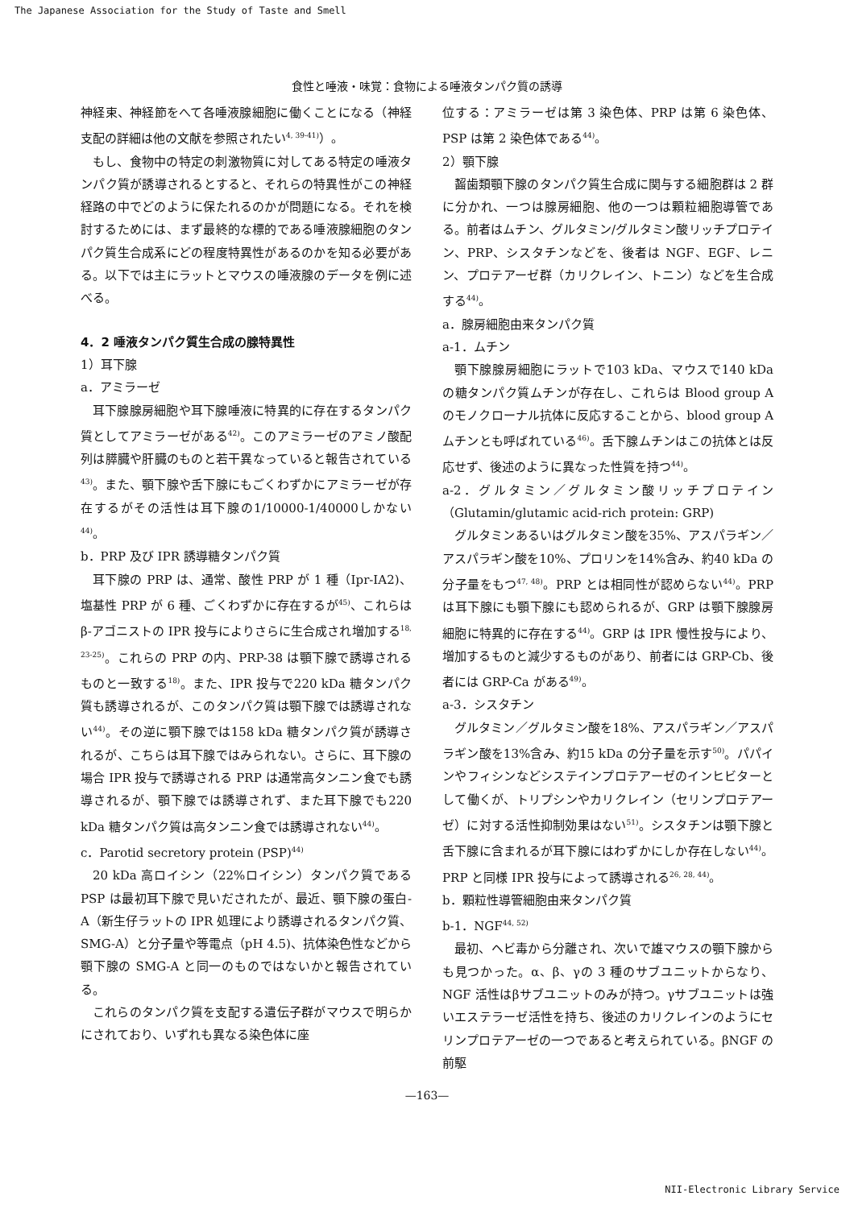The Japanese Association for the Study of Taste and Smell
食性と唾液・味覚：食物による唾液タンパク質の誘導
神経束、神経節をへて各唾液腺細胞に働くことになる（神経支配の詳細は他の文献を参照されたい<sup>4, 39-41)</sup>）。
もし、食物中の特定の刺激物質に対してある特定の唾液タンパク質が誘導されるとすると、それらの特異性がこの神経経路の中でどのように保たれるのかが問題になる。それを検討するためには、まず最終的な標的である唾液腺細胞のタンパク質生合成系にどの程度特異性があるのかを知る必要がある。以下では主にラットとマウスの唾液腺のデータを例に述べる。
4．2 唾液タンパク質生合成の腺特異性
1）耳下腺
a．アミラーゼ
耳下腺腺房細胞や耳下腺唾液に特異的に存在するタンパク質としてアミラーゼがある<sup>42)</sup>。このアミラーゼのアミノ酸配列は膵臓や肝臓のものと若干異なっていると報告されている<sup>43)</sup>。また、顎下腺や舌下腺にもごくわずかにアミラーゼが存在するがその活性は耳下腺の1/10000-1/40000しかない<sup>44)</sup>。
b．PRP 及び IPR 誘導糖タンパク質
耳下腺の PRP は、通常、酸性 PRP が 1 種（Ipr-IA2)、塩基性 PRP が 6 種、ごくわずかに存在するが<sup>45)</sup>、これらはβ-アゴニストの IPR 投与によりさらに生合成され増加する<sup>18, 23-25)</sup>。これらの PRP の内、PRP-38 は顎下腺で誘導されるものと一致する<sup>18)</sup>。また、IPR 投与で220 kDa 糖タンパク質も誘導されるが、このタンパク質は顎下腺では誘導されない<sup>44)</sup>。その逆に顎下腺では158 kDa 糖タンパク質が誘導されるが、こちらは耳下腺ではみられない。さらに、耳下腺の場合 IPR 投与で誘導される PRP は通常高タンニン食でも誘導されるが、顎下腺では誘導されず、また耳下腺でも220 kDa 糖タンパク質は高タンニン食では誘導されない<sup>44)</sup>。
c．Parotid secretory protein (PSP)<sup>44)</sup>
20 kDa 高ロイシン（22%ロイシン）タンパク質である PSP は最初耳下腺で見いだされたが、最近、顎下腺の蛋白-A（新生仔ラットの IPR 処理により誘導されるタンパク質、SMG-A）と分子量や等電点（pH 4.5)、抗体染色性などから顎下腺の SMG-A と同一のものではないかと報告されている。
これらのタンパク質を支配する遺伝子群がマウスで明らかにされており、いずれも異なる染色体に座
位する：アミラーゼは第 3 染色体、PRP は第 6 染色体、PSP は第 2 染色体である<sup>44)</sup>。
2）顎下腺
齧歯類顎下腺のタンパク質生合成に関与する細胞群は 2 群に分かれ、一つは腺房細胞、他の一つは顆粒細胞導管である。前者はムチン、グルタミン/グルタミン酸リッチプロテイン、PRP、シスタチンなどを、後者は NGF、EGF、レニン、プロテアーゼ群（カリクレイン、トニン）などを生合成する<sup>44)</sup>。
a．腺房細胞由来タンパク質
a-1．ムチン
顎下腺腺房細胞にラットで103 kDa、マウスで140 kDa の糖タンパク質ムチンが存在し、これらは Blood group A のモノクローナル抗体に反応することから、blood group A ムチンとも呼ばれている<sup>46)</sup>。舌下腺ムチンはこの抗体とは反応せず、後述のように異なった性質を持つ<sup>44)</sup>。
a-2．グルタミン／グルタミン酸リッチプロテイン（Glutamin/glutamic acid-rich protein: GRP)
グルタミンあるいはグルタミン酸を35%、アスパラギン／アスパラギン酸を10%、プロリンを14%含み、約40 kDa の分子量をもつ<sup>47, 48)</sup>。PRP とは相同性が認めらない<sup>44)</sup>。PRP は耳下腺にも顎下腺にも認められるが、GRP は顎下腺腺房細胞に特異的に存在する<sup>44)</sup>。GRP は IPR 慢性投与により、増加するものと減少するものがあり、前者には GRP-Cb、後者には GRP-Ca がある<sup>49)</sup>。
a-3．シスタチン
グルタミン／グルタミン酸を18%、アスパラギン／アスパラギン酸を13%含み、約15 kDa の分子量を示す<sup>50)</sup>。パパインやフィシンなどシステインプロテアーゼのインヒビターとして働くが、トリプシンやカリクレイン（セリンプロテアーゼ）に対する活性抑制効果はない<sup>51)</sup>。シスタチンは顎下腺と舌下腺に含まれるが耳下腺にはわずかにしか存在しない<sup>44)</sup>。PRP と同様 IPR 投与によって誘導される<sup>26, 28, 44)</sup>。
b．顆粒性導管細胞由来タンパク質
b-1．NGF<sup>44, 52)</sup>
最初、ヘビ毒から分離され、次いで雄マウスの顎下腺からも見つかった。α、β、γの 3 種のサブユニットからなり、NGF 活性はβサブユニットのみが持つ。γサブユニットは強いエステラーゼ活性を持ち、後述のカリクレインのようにセリンプロテアーゼの一つであると考えられている。βNGF の前駆
—163—
NII-Electronic Library Service